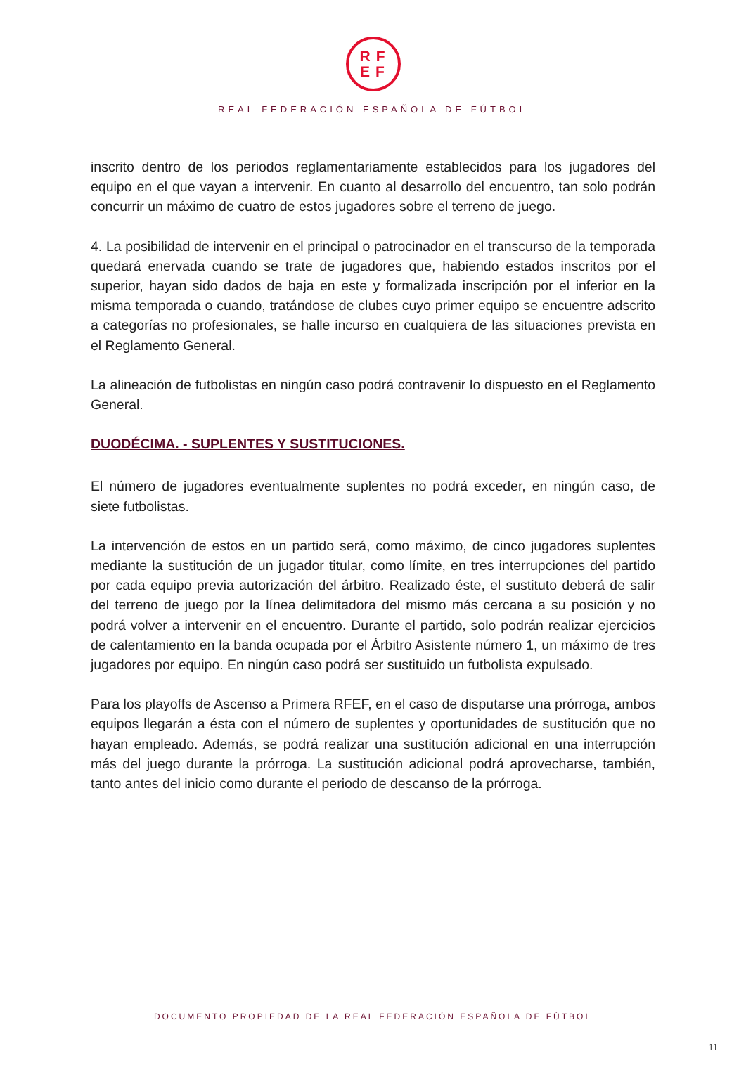RF
EF
REAL FEDERACIÓN ESPAÑOLA DE FÚTBOL
inscrito dentro de los periodos reglamentariamente establecidos para los jugadores del equipo en el que vayan a intervenir. En cuanto al desarrollo del encuentro, tan solo podrán concurrir un máximo de cuatro de estos jugadores sobre el terreno de juego.
4. La posibilidad de intervenir en el principal o patrocinador en el transcurso de la temporada quedará enervada cuando se trate de jugadores que, habiendo estados inscritos por el superior, hayan sido dados de baja en este y formalizada inscripción por el inferior en la misma temporada o cuando, tratándose de clubes cuyo primer equipo se encuentre adscrito a categorías no profesionales, se halle incurso en cualquiera de las situaciones prevista en el Reglamento General.
La alineación de futbolistas en ningún caso podrá contravenir lo dispuesto en el Reglamento General.
DUODÉCIMA. - SUPLENTES Y SUSTITUCIONES.
El número de jugadores eventualmente suplentes no podrá exceder, en ningún caso, de siete futbolistas.
La intervención de estos en un partido será, como máximo, de cinco jugadores suplentes mediante la sustitución de un jugador titular, como límite, en tres interrupciones del partido por cada equipo previa autorización del árbitro. Realizado éste, el sustituto deberá de salir del terreno de juego por la línea delimitadora del mismo más cercana a su posición y no podrá volver a intervenir en el encuentro. Durante el partido, solo podrán realizar ejercicios de calentamiento en la banda ocupada por el Árbitro Asistente número 1, un máximo de tres jugadores por equipo. En ningún caso podrá ser sustituido un futbolista expulsado.
Para los playoffs de Ascenso a Primera RFEF, en el caso de disputarse una prórroga, ambos equipos llegarán a ésta con el número de suplentes y oportunidades de sustitución que no hayan empleado. Además, se podrá realizar una sustitución adicional en una interrupción más del juego durante la prórroga. La sustitución adicional podrá aprovecharse, también, tanto antes del inicio como durante el periodo de descanso de la prórroga.
DOCUMENTO PROPIEDAD DE LA REAL FEDERACIÓN ESPAÑOLA DE FÚTBOL
11